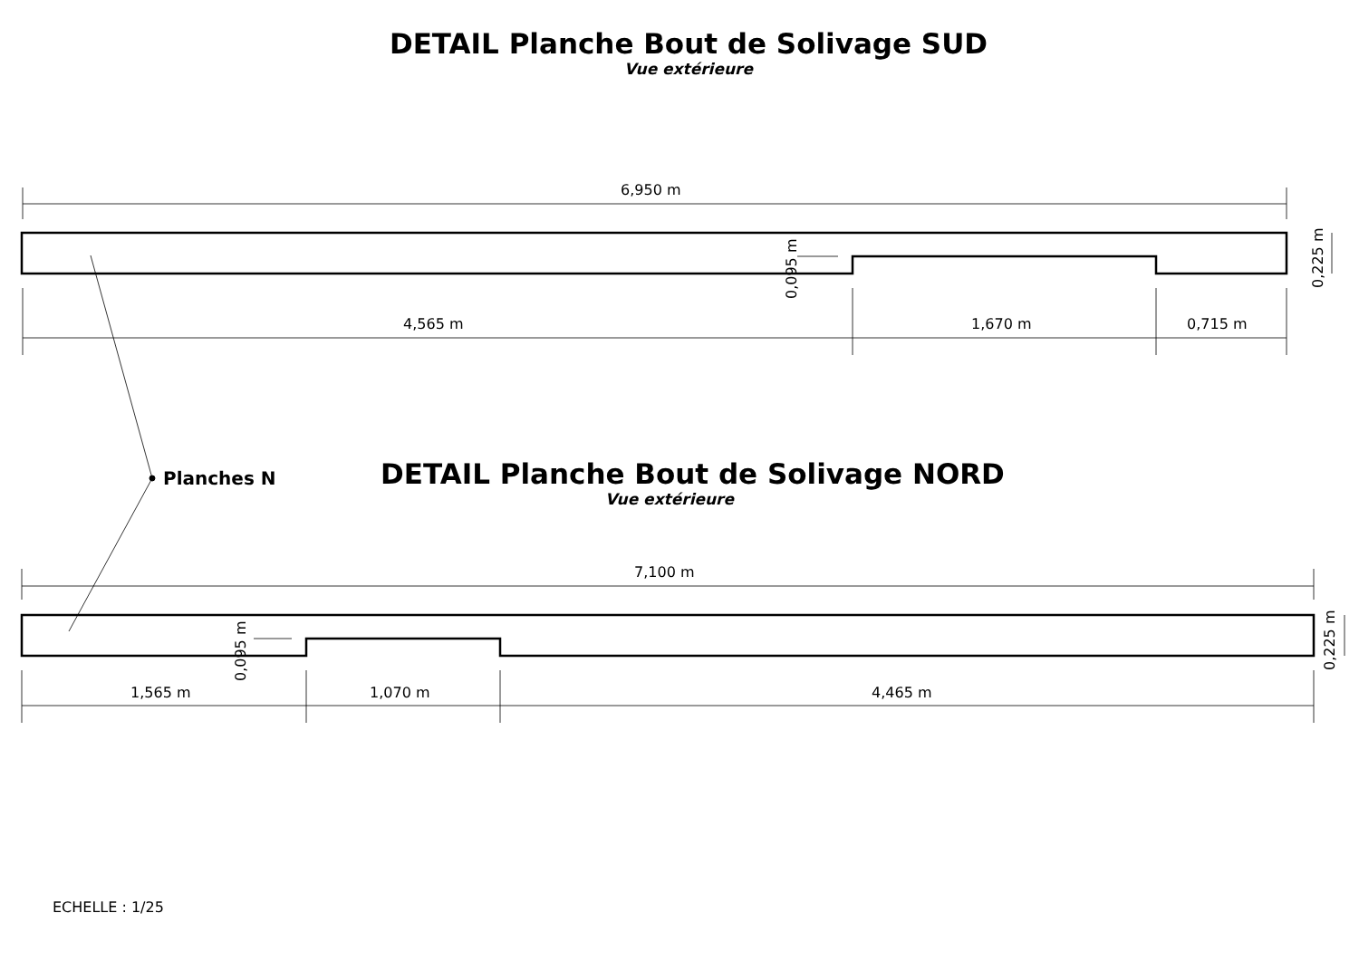DETAIL Planche Bout de Solivage SUD
Vue extérieure
6,950 m
0,095 m
0,225 m
4,565 m 1,670 m 0,715 m
Planches N
DETAIL Planche Bout de Solivage NORD
Vue extérieure
7,100 m
0,095 m
0,225 m
1,565 m 1,070 m 4,465 m
ECHELLE : 1/25